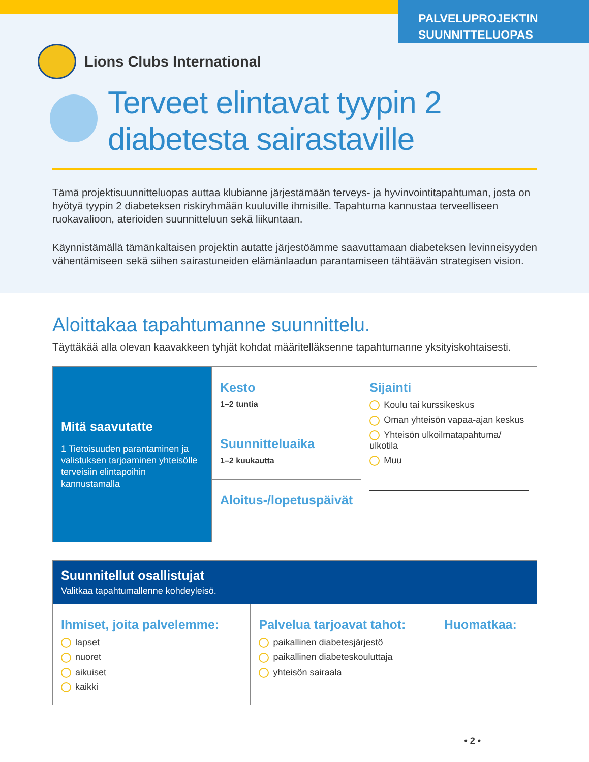PALVELUPROJEKTIN
SUUNNITTELUOPAS
Lions Clubs International
Terveet elintavat tyypin 2
diabetesta sairastaville
Tämä projektisuunnitteluopas auttaa klubianne järjestämään terveys- ja hyvinvointitapahtuman, josta on hyötyä tyypin 2 diabeteksen riskiryhmään kuuluville ihmisille. Tapahtuma kannustaa terveelliseen ruokavalioon, aterioiden suunnitteluun sekä liikuntaan.
Käynnistämällä tämänkaltaisen projektin autatte järjestöämme saavuttamaan diabeteksen levinneisyyden vähentämiseen sekä siihen sairastuneiden elämänlaadun parantamiseen tähtäävän strategisen vision.
Aloittakaa tapahtumanne suunnittelu.
Täyttäkää alla olevan kaavakkeen tyhjät kohdat määritelläksenne tapahtumanne yksityiskohtaisesti.
| Mitä saavutatte 1 Tietoisuuden parantaminen ja valistuksen tarjoaminen yhteisölle terveisiin elintapoihin kannustamalla | Kesto 1–2 tuntia | Sijainti Koulu tai kurssikeskus Oman yhteisön vapaa-ajan keskus Yhteisön ulkoilmatapahtuma/ ulkotila Muu |
| | Suunnitteluaika 1–2 kuukautta | |
| | Aloitus-/lopetuspäivät | |
| Suunnitellut osallistujat Valitkaa tapahtumallenne kohdeyleisö. | | |
| Ihmiset, joita palvelemme: lapset nuoret aikuiset kaikki | Palvelua tarjoavat tahot: paikallinen diabetesjärjestö paikallinen diabeteskouluttaja yhteisön sairaala | Huomatkaa: |
• 2 •